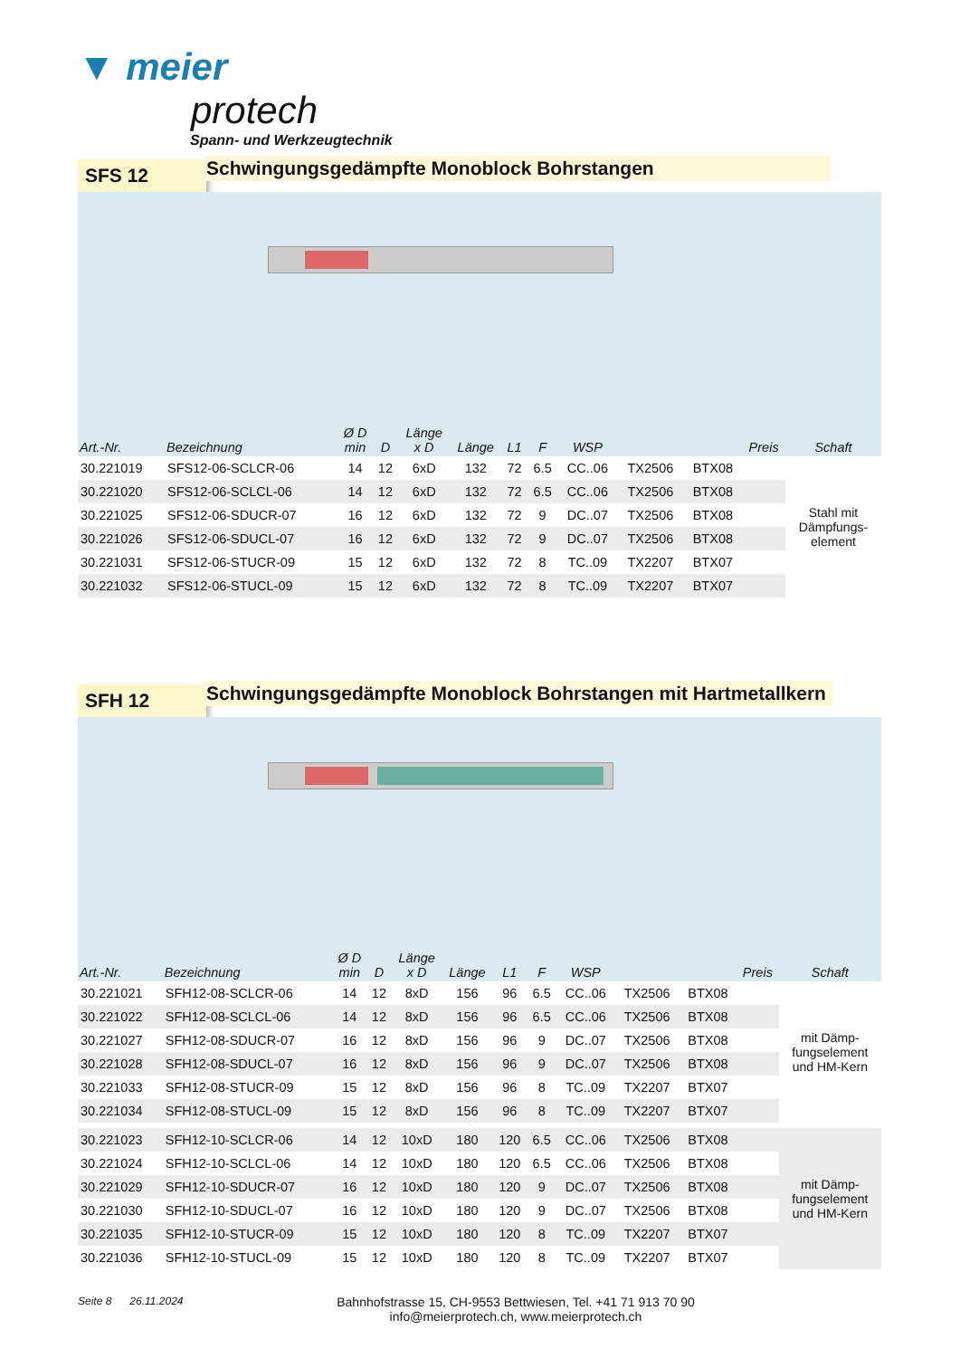▼ meier
protech
Spann- und Werkzeugtechnik
SFS 12
Schwingungsgedämpfte Monoblock Bohrstangen
| Art.-Nr. | Bezeichnung | Ø D min | D | Länge x D | Länge | L1 | F | WSP | | | Preis | Schaft |
| --- | --- | --- | --- | --- | --- | --- | --- | --- | --- | --- | --- | --- |
| 30.221019 | SFS12-06-SCLCR-06 | 14 | 12 | 6xD | 132 | 72 | 6.5 | CC..06 | TX2506 | BTX08 | | Stahl mit Dämpfungs- element |
| 30.221020 | SFS12-06-SCLCL-06 | 14 | 12 | 6xD | 132 | 72 | 6.5 | CC..06 | TX2506 | BTX08 | | |
| 30.221025 | SFS12-06-SDUCR-07 | 16 | 12 | 6xD | 132 | 72 | 9 | DC..07 | TX2506 | BTX08 | | |
| 30.221026 | SFS12-06-SDUCL-07 | 16 | 12 | 6xD | 132 | 72 | 9 | DC..07 | TX2506 | BTX08 | | |
| 30.221031 | SFS12-06-STUCR-09 | 15 | 12 | 6xD | 132 | 72 | 8 | TC..09 | TX2207 | BTX07 | | |
| 30.221032 | SFS12-06-STUCL-09 | 15 | 12 | 6xD | 132 | 72 | 8 | TC..09 | TX2207 | BTX07 | | |
SFH 12
Schwingungsgedämpfte Monoblock Bohrstangen mit Hartmetallkern
| Art.-Nr. | Bezeichnung | Ø D min | D | Länge x D | Länge | L1 | F | WSP | | | Preis | Schaft |
| --- | --- | --- | --- | --- | --- | --- | --- | --- | --- | --- | --- | --- |
| 30.221021 | SFH12-08-SCLCR-06 | 14 | 12 | 8xD | 156 | 96 | 6.5 | CC..06 | TX2506 | BTX08 | | mit Dämp- fungselement und HM-Kern |
| 30.221022 | SFH12-08-SCLCL-06 | 14 | 12 | 8xD | 156 | 96 | 6.5 | CC..06 | TX2506 | BTX08 | | |
| 30.221027 | SFH12-08-SDUCR-07 | 16 | 12 | 8xD | 156 | 96 | 9 | DC..07 | TX2506 | BTX08 | | |
| 30.221028 | SFH12-08-SDUCL-07 | 16 | 12 | 8xD | 156 | 96 | 9 | DC..07 | TX2506 | BTX08 | | |
| 30.221033 | SFH12-08-STUCR-09 | 15 | 12 | 8xD | 156 | 96 | 8 | TC..09 | TX2207 | BTX07 | | |
| 30.221034 | SFH12-08-STUCL-09 | 15 | 12 | 8xD | 156 | 96 | 8 | TC..09 | TX2207 | BTX07 | | |
| 30.221023 | SFH12-10-SCLCR-06 | 14 | 12 | 10xD | 180 | 120 | 6.5 | CC..06 | TX2506 | BTX08 | | mit Dämp- fungselement und HM-Kern |
| 30.221024 | SFH12-10-SCLCL-06 | 14 | 12 | 10xD | 180 | 120 | 6.5 | CC..06 | TX2506 | BTX08 | | |
| 30.221029 | SFH12-10-SDUCR-07 | 16 | 12 | 10xD | 180 | 120 | 9 | DC..07 | TX2506 | BTX08 | | |
| 30.221030 | SFH12-10-SDUCL-07 | 16 | 12 | 10xD | 180 | 120 | 9 | DC..07 | TX2506 | BTX08 | | |
| 30.221035 | SFH12-10-STUCR-09 | 15 | 12 | 10xD | 180 | 120 | 8 | TC..09 | TX2207 | BTX07 | | |
| 30.221036 | SFH12-10-STUCL-09 | 15 | 12 | 10xD | 180 | 120 | 8 | TC..09 | TX2207 | BTX07 | | |
Seite 8 26.11.2024
Bahnhofstrasse 15, CH-9553 Bettwiesen, Tel. +41 71 913 70 90
info@meierprotech.ch, www.meierprotech.ch